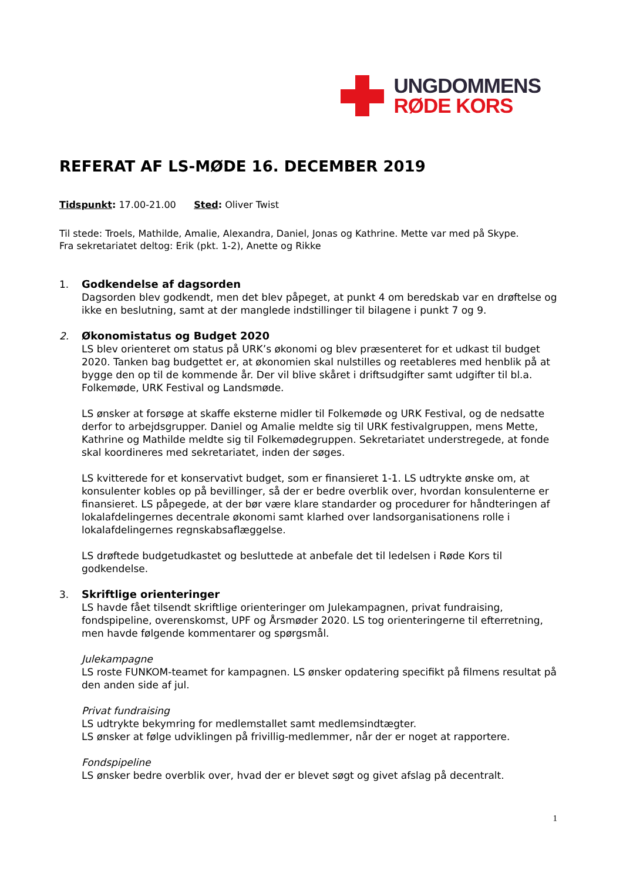UNGDOMMENS
RØDE KORS
REFERAT AF LS-MØDE 16. DECEMBER 2019
Tidspunkt: 17.00-21.00 Sted: Oliver Twist
Til stede: Troels, Mathilde, Amalie, Alexandra, Daniel, Jonas og Kathrine. Mette var med på Skype.
Fra sekretariatet deltog: Erik (pkt. 1-2), Anette og Rikke
1. Godkendelse af dagsorden
Dagsorden blev godkendt, men det blev påpeget, at punkt 4 om beredskab var en drøftelse og ikke en beslutning, samt at der manglede indstillinger til bilagene i punkt 7 og 9.
2. Økonomistatus og Budget 2020
LS blev orienteret om status på URK’s økonomi og blev præsenteret for et udkast til budget 2020. Tanken bag budgettet er, at økonomien skal nulstilles og reetableres med henblik på at bygge den op til de kommende år. Der vil blive skåret i driftsudgifter samt udgifter til bl.a. Folkemøde, URK Festival og Landsmøde.
LS ønsker at forsøge at skaffe eksterne midler til Folkemøde og URK Festival, og de nedsatte derfor to arbejdsgrupper. Daniel og Amalie meldte sig til URK festivalgruppen, mens Mette, Kathrine og Mathilde meldte sig til Folkemødegruppen. Sekretariatet understregede, at fonde skal koordineres med sekretariatet, inden der søges.
LS kvitterede for et konservativt budget, som er finansieret 1-1. LS udtrykte ønske om, at konsulenter kobles op på bevillinger, så der er bedre overblik over, hvordan konsulenterne er finansieret. LS påpegede, at der bør være klare standarder og procedurer for håndteringen af lokalafdelingernes decentrale økonomi samt klarhed over landsorganisationens rolle i lokalafdelingernes regnskabsaflæggelse.
LS drøftede budgetudkastet og besluttede at anbefale det til ledelsen i Røde Kors til godkendelse.
3. Skriftlige orienteringer
LS havde fået tilsendt skriftlige orienteringer om Julekampagnen, privat fundraising, fondspipeline, overenskomst, UPF og Årsmøder 2020. LS tog orienteringerne til efterretning, men havde følgende kommentarer og spørgsmål.
Julekampagne
LS roste FUNKOM-teamet for kampagnen. LS ønsker opdatering specifikt på filmens resultat på den anden side af jul.
Privat fundraising
LS udtrykte bekymring for medlemstallet samt medlemsindtægter.
LS ønsker at følge udviklingen på frivillig-medlemmer, når der er noget at rapportere.
Fondspipeline
LS ønsker bedre overblik over, hvad der er blevet søgt og givet afslag på decentralt.
1